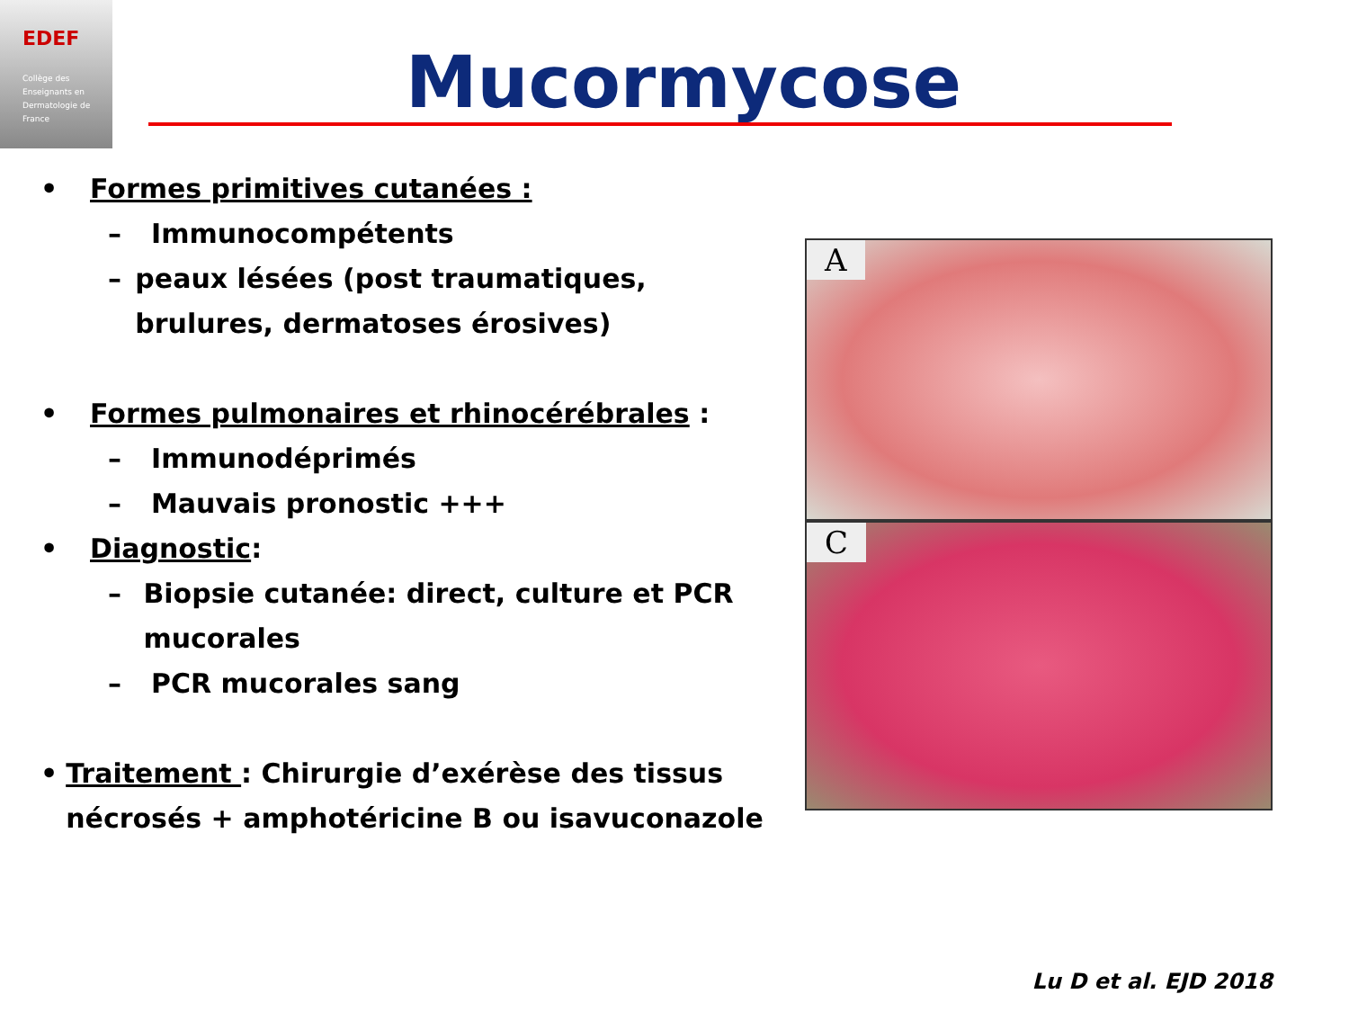EDEF
Collège des Enseignants en Dermatologie de France
Mucormycose
• Formes primitives cutanées :
– Immunocompétents
– peaux lésées (post traumatiques, brulures, dermatoses érosives)
• Formes pulmonaires et rhinocérébrales :
– Immunodéprimés
– Mauvais pronostic +++
• Diagnostic:
– Biopsie cutanée: direct, culture et PCR mucorales
– PCR mucorales sang
• Traitement : Chirurgie d’exérèse des tissus nécrosés + amphotéricine B ou isavuconazole
A
C
Lu D et al. EJD 2018